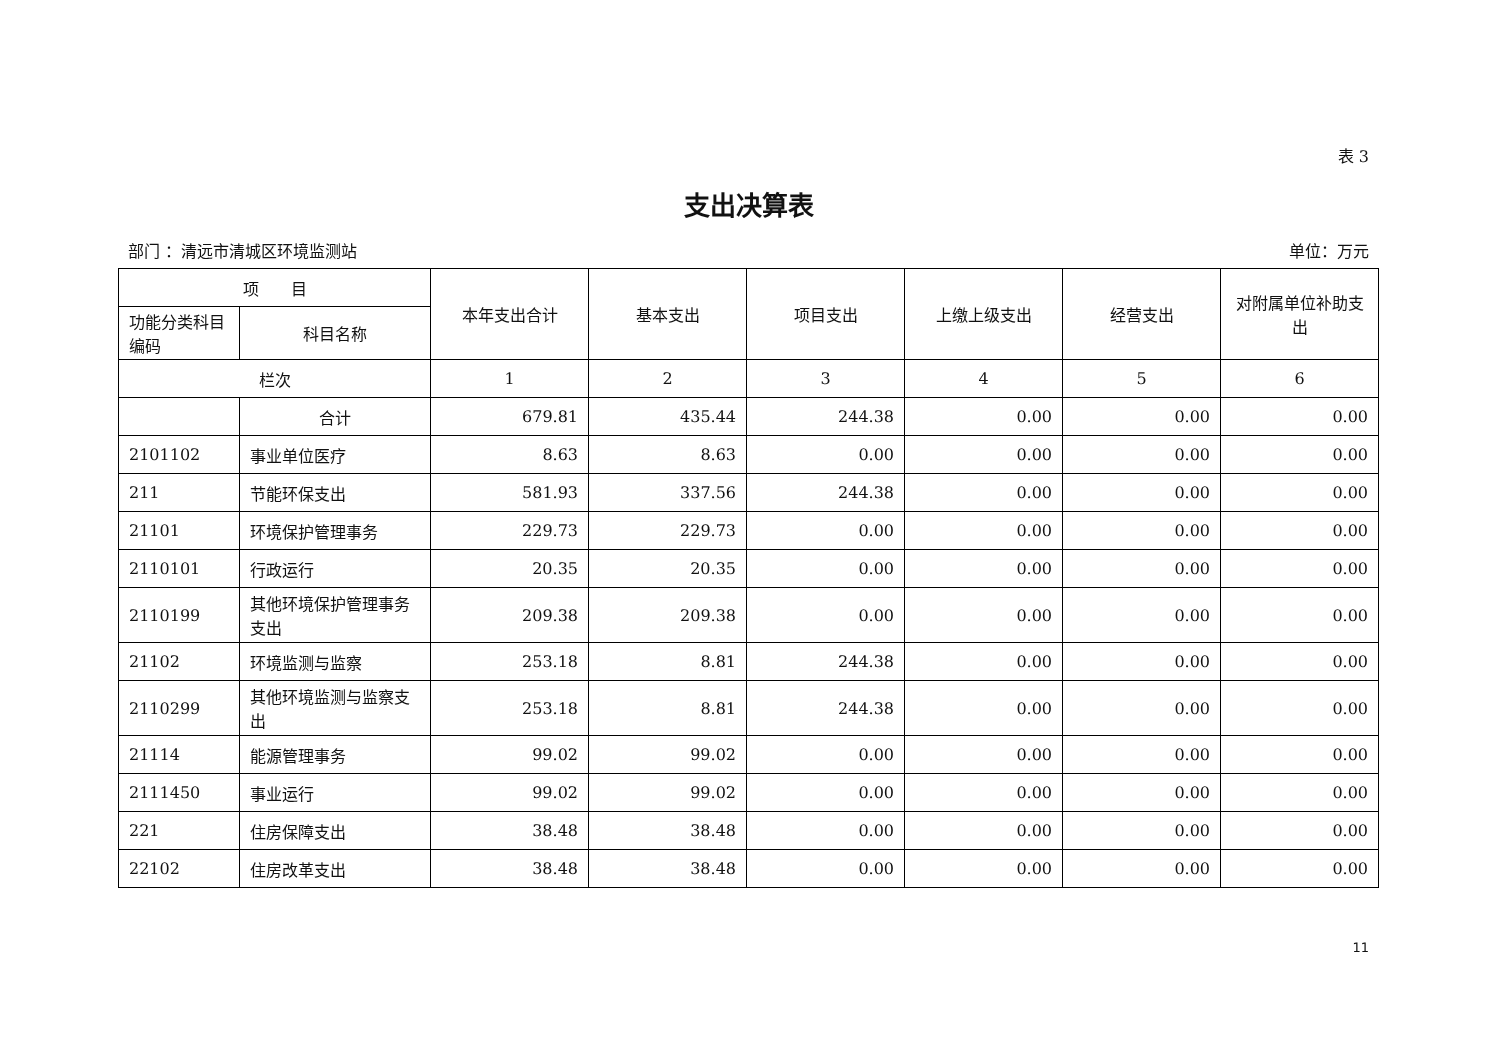表 3
支出决算表
部门 ：清远市清城区环境监测站 单位：万元
| 项 目 | | 本年支出合计 | 基本支出 | 项目支出 | 上缴上级支出 | 经营支出 | 对附属单位补助支出 |
| --- | --- | --- | --- | --- | --- | --- | --- |
| 功能分类科目编码 | 科目名称 | | | | | | |
| 栏次 | | 1 | 2 | 3 | 4 | 5 | 6 |
| | 合计 | 679.81 | 435.44 | 244.38 | 0.00 | 0.00 | 0.00 |
| 2101102 | 事业单位医疗 | 8.63 | 8.63 | 0.00 | 0.00 | 0.00 | 0.00 |
| 211 | 节能环保支出 | 581.93 | 337.56 | 244.38 | 0.00 | 0.00 | 0.00 |
| 21101 | 环境保护管理事务 | 229.73 | 229.73 | 0.00 | 0.00 | 0.00 | 0.00 |
| 2110101 | 行政运行 | 20.35 | 20.35 | 0.00 | 0.00 | 0.00 | 0.00 |
| 2110199 | 其他环境保护管理事务支出 | 209.38 | 209.38 | 0.00 | 0.00 | 0.00 | 0.00 |
| 21102 | 环境监测与监察 | 253.18 | 8.81 | 244.38 | 0.00 | 0.00 | 0.00 |
| 2110299 | 其他环境监测与监察支出 | 253.18 | 8.81 | 244.38 | 0.00 | 0.00 | 0.00 |
| 21114 | 能源管理事务 | 99.02 | 99.02 | 0.00 | 0.00 | 0.00 | 0.00 |
| 2111450 | 事业运行 | 99.02 | 99.02 | 0.00 | 0.00 | 0.00 | 0.00 |
| 221 | 住房保障支出 | 38.48 | 38.48 | 0.00 | 0.00 | 0.00 | 0.00 |
| 22102 | 住房改革支出 | 38.48 | 38.48 | 0.00 | 0.00 | 0.00 | 0.00 |
11